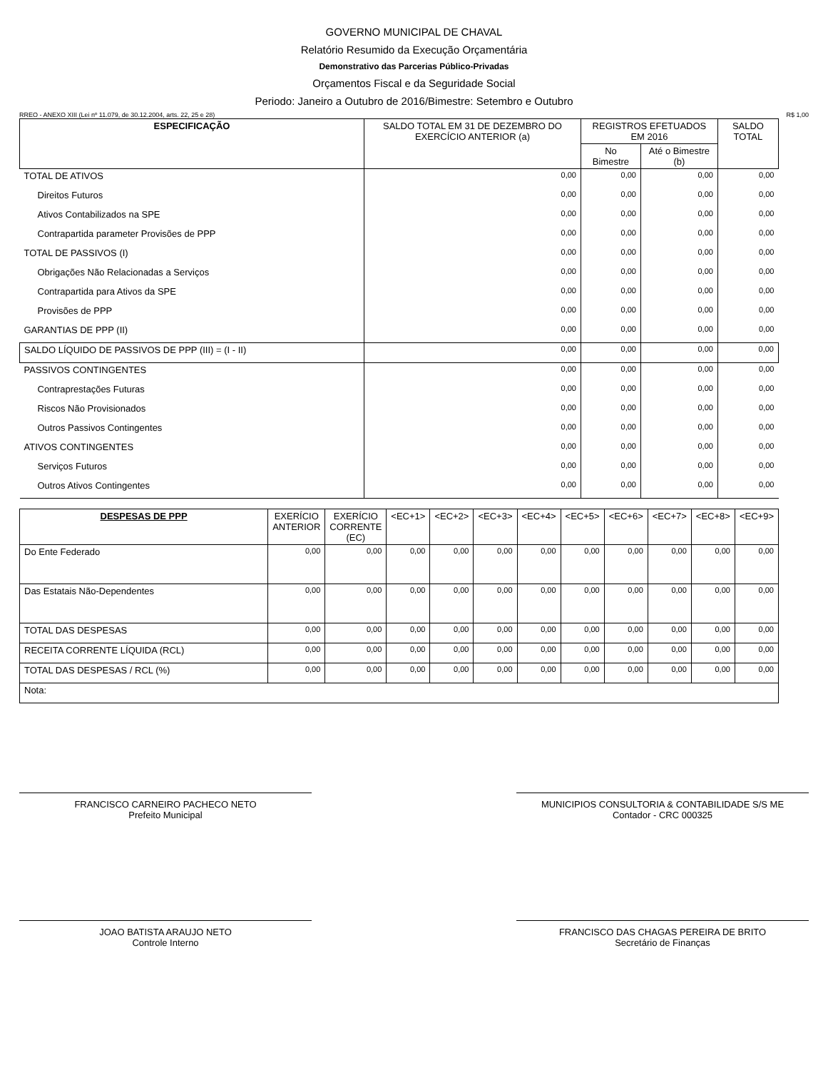GOVERNO MUNICIPAL DE CHAVAL
Relatório Resumido da Execução Orçamentária
Demonstrativo das Parcerias Público-Privadas
Orçamentos Fiscal e da Seguridade Social
Periodo: Janeiro a Outubro de 2016/Bimestre: Setembro e Outubro
RREO - ANEXO XIII (Lei nº 11.079, de 30.12.2004, arts. 22, 25 e 28) R$ 1,00
| ESPECIFICAÇÃO | SALDO TOTAL EM 31 DE DEZEMBRO DO EXERCÍCIO ANTERIOR (a) | REGISTROS EFETUADOS EM 2016 | | SALDO TOTAL |
| --- | --- | --- | --- | --- |
| | | No Bimestre | Até o Bimestre (b) | |
| TOTAL DE ATIVOS | 0,00 | 0,00 | 0,00 | 0,00 |
| Direitos Futuros | 0,00 | 0,00 | 0,00 | 0,00 |
| Ativos Contabilizados na SPE | 0,00 | 0,00 | 0,00 | 0,00 |
| Contrapartida parameter Provisões de PPP | 0,00 | 0,00 | 0,00 | 0,00 |
| TOTAL DE PASSIVOS (I) | 0,00 | 0,00 | 0,00 | 0,00 |
| Obrigações Não Relacionadas a Serviços | 0,00 | 0,00 | 0,00 | 0,00 |
| Contrapartida para Ativos da SPE | 0,00 | 0,00 | 0,00 | 0,00 |
| Provisões de PPP | 0,00 | 0,00 | 0,00 | 0,00 |
| GARANTIAS DE PPP (II) | 0,00 | 0,00 | 0,00 | 0,00 |
| SALDO LÍQUIDO DE PASSIVOS DE PPP (III) = (I - II) | 0,00 | 0,00 | 0,00 | 0,00 |
| PASSIVOS CONTINGENTES | 0,00 | 0,00 | 0,00 | 0,00 |
| Contraprestações Futuras | 0,00 | 0,00 | 0,00 | 0,00 |
| Riscos Não Provisionados | 0,00 | 0,00 | 0,00 | 0,00 |
| Outros Passivos Contingentes | 0,00 | 0,00 | 0,00 | 0,00 |
| ATIVOS CONTINGENTES | 0,00 | 0,00 | 0,00 | 0,00 |
| Serviços Futuros | 0,00 | 0,00 | 0,00 | 0,00 |
| Outros Ativos Contingentes | 0,00 | 0,00 | 0,00 | 0,00 |
| DESPESAS DE PPP | EXERÍCIO ANTERIOR | EXERÍCIO CORRENTE (EC) | <EC+1> | <EC+2> | <EC+3> | <EC+4> | <EC+5> | <EC+6> | <EC+7> | <EC+8> | <EC+9> |
| --- | --- | --- | --- | --- | --- | --- | --- | --- | --- | --- | --- |
| Do Ente Federado | 0,00 | 0,00 | 0,00 | 0,00 | 0,00 | 0,00 | 0,00 | 0,00 | 0,00 | 0,00 | 0,00 |
| Das Estatais Não-Dependentes | 0,00 | 0,00 | 0,00 | 0,00 | 0,00 | 0,00 | 0,00 | 0,00 | 0,00 | 0,00 | 0,00 |
| TOTAL DAS DESPESAS | 0,00 | 0,00 | 0,00 | 0,00 | 0,00 | 0,00 | 0,00 | 0,00 | 0,00 | 0,00 | 0,00 |
| RECEITA CORRENTE LÍQUIDA (RCL) | 0,00 | 0,00 | 0,00 | 0,00 | 0,00 | 0,00 | 0,00 | 0,00 | 0,00 | 0,00 | 0,00 |
| TOTAL DAS DESPESAS / RCL (%) | 0,00 | 0,00 | 0,00 | 0,00 | 0,00 | 0,00 | 0,00 | 0,00 | 0,00 | 0,00 | 0,00 |
| Nota: | | | | | | | | | | | |
FRANCISCO CARNEIRO PACHECO NETO
Prefeito Municipal
MUNICIPIOS CONSULTORIA & CONTABILIDADE S/S ME
Contador - CRC 000325
JOAO BATISTA ARAUJO NETO
Controle Interno
FRANCISCO DAS CHAGAS PEREIRA DE BRITO
Secretário de Finanças